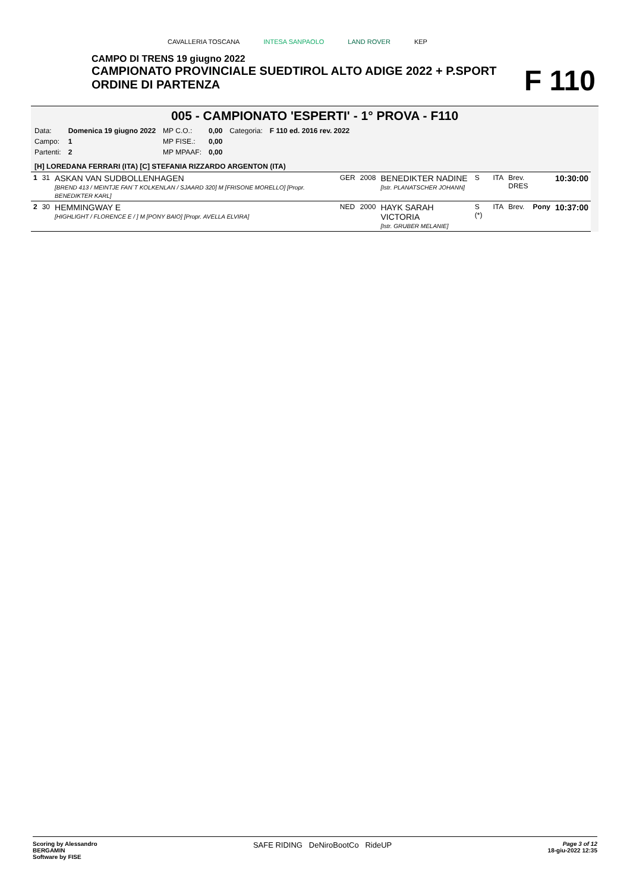CAVALLERIA TOSCANA INTESA SANPAOLO LAND ROVER KEP
CAMPO DI TRENS 19 giugno 2022
CAMPIONATO PROVINCIALE SUEDTIROL ALTO ADIGE 2022 + P.SPORT
ORDINE DI PARTENZA
F 110
005 - CAMPIONATO 'ESPERTI' - 1° PROVA - F110
| Data: | Domenica 19 giugno 2022 | MP C.O.: | 0,00 | Categoria: | F 110 ed. 2016 rev. 2022 |
| Campo: | 1 | MP FISE.: | 0,00 | | |
| Partenti: | 2 | MP MPAAF: | 0,00 | | |
[H] LOREDANA FERRARI (ITA) [C] STEFANIA RIZZARDO ARGENTON (ITA)
| 1 | 31 | ASKAN VAN SUDBOLLENHAGEN [BREND 413 / MEINTJE FAN`T KOLKENLAN / SJAARD 320] M [FRISONE MORELLO] [Propr. BENEDIKTER KARL] | GER | 2008 | BENEDIKTER NADINE [Istr. PLANATSCHER JOHANN] | S | ITA | Brev. DRES | | 10:30:00 |
| 2 | 30 | HEMMINGWAY E [HIGHLIGHT / FLORENCE E / ] M [PONY BAIO] [Propr. AVELLA ELVIRA] | NED | 2000 | HAYK SARAH VICTORIA [Istr. GRUBER MELANIE] | S (*) | ITA | Brev. | Pony | 10:37:00 |
Scoring by Alessandro
BERGAMIN
Software by FISE
SAFE RIDING DeNiroBootCo RideUP
Page 3 of 12
18-giu-2022 12:35